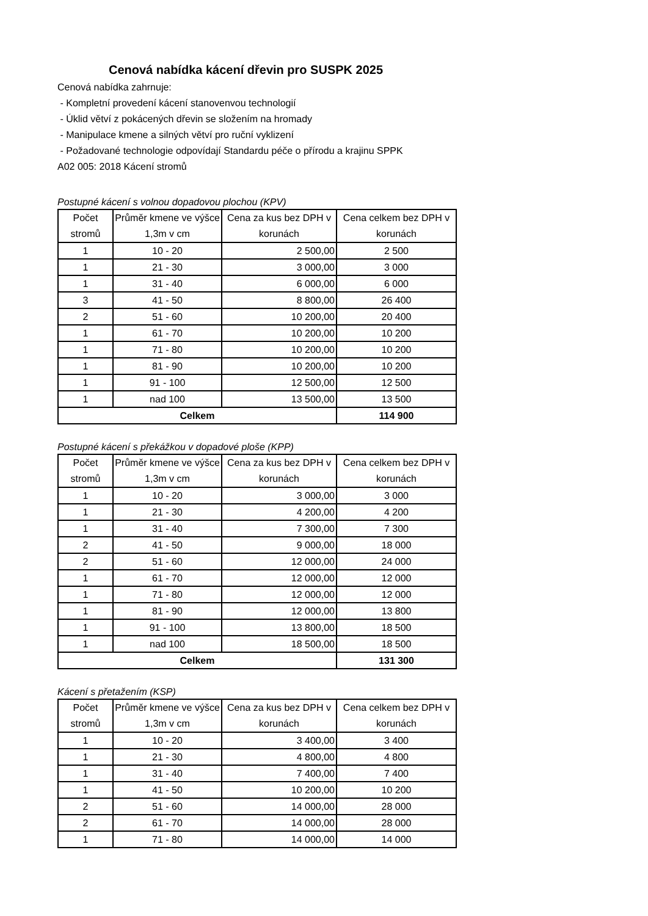Cenová nabídka kácení dřevin pro SUSPK 2025
Cenová nabídka zahrnuje:
- Kompletní provedení kácení stanovenvou technologií
- Úklid větví z pokácených dřevin se složením na hromady
- Manipulace kmene a silných větví pro ruční vyklizení
- Požadované technologie odpovídají Standardu péče o přírodu a krajinu SPPK
A02 005: 2018 Kácení stromů
Postupné kácení s volnou dopadovou plochou (KPV)
| Počet stromů | Průměr kmene ve výšce 1,3m v cm | Cena za kus bez DPH v korunách | Cena celkem bez DPH v korunách |
| --- | --- | --- | --- |
| 1 | 10 - 20 | 2 500,00 | 2 500 |
| 1 | 21 - 30 | 3 000,00 | 3 000 |
| 1 | 31 - 40 | 6 000,00 | 6 000 |
| 3 | 41 - 50 | 8 800,00 | 26 400 |
| 2 | 51 - 60 | 10 200,00 | 20 400 |
| 1 | 61 - 70 | 10 200,00 | 10 200 |
| 1 | 71 - 80 | 10 200,00 | 10 200 |
| 1 | 81 - 90 | 10 200,00 | 10 200 |
| 1 | 91 - 100 | 12 500,00 | 12 500 |
| 1 | nad 100 | 13 500,00 | 13 500 |
| Celkem | | | 114 900 |
Postupné kácení s překážkou v dopadové ploše (KPP)
| Počet stromů | Průměr kmene ve výšce 1,3m v cm | Cena za kus bez DPH v korunách | Cena celkem bez DPH v korunách |
| --- | --- | --- | --- |
| 1 | 10 - 20 | 3 000,00 | 3 000 |
| 1 | 21 - 30 | 4 200,00 | 4 200 |
| 1 | 31 - 40 | 7 300,00 | 7 300 |
| 2 | 41 - 50 | 9 000,00 | 18 000 |
| 2 | 51 - 60 | 12 000,00 | 24 000 |
| 1 | 61 - 70 | 12 000,00 | 12 000 |
| 1 | 71 - 80 | 12 000,00 | 12 000 |
| 1 | 81 - 90 | 12 000,00 | 13 800 |
| 1 | 91 - 100 | 13 800,00 | 18 500 |
| 1 | nad 100 | 18 500,00 | 18 500 |
| Celkem | | | 131 300 |
Kácení s přetažením (KSP)
| Počet stromů | Průměr kmene ve výšce 1,3m v cm | Cena za kus bez DPH v korunách | Cena celkem bez DPH v korunách |
| --- | --- | --- | --- |
| 1 | 10 - 20 | 3 400,00 | 3 400 |
| 1 | 21 - 30 | 4 800,00 | 4 800 |
| 1 | 31 - 40 | 7 400,00 | 7 400 |
| 1 | 41 - 50 | 10 200,00 | 10 200 |
| 2 | 51 - 60 | 14 000,00 | 28 000 |
| 2 | 61 - 70 | 14 000,00 | 28 000 |
| 1 | 71 - 80 | 14 000,00 | 14 000 |